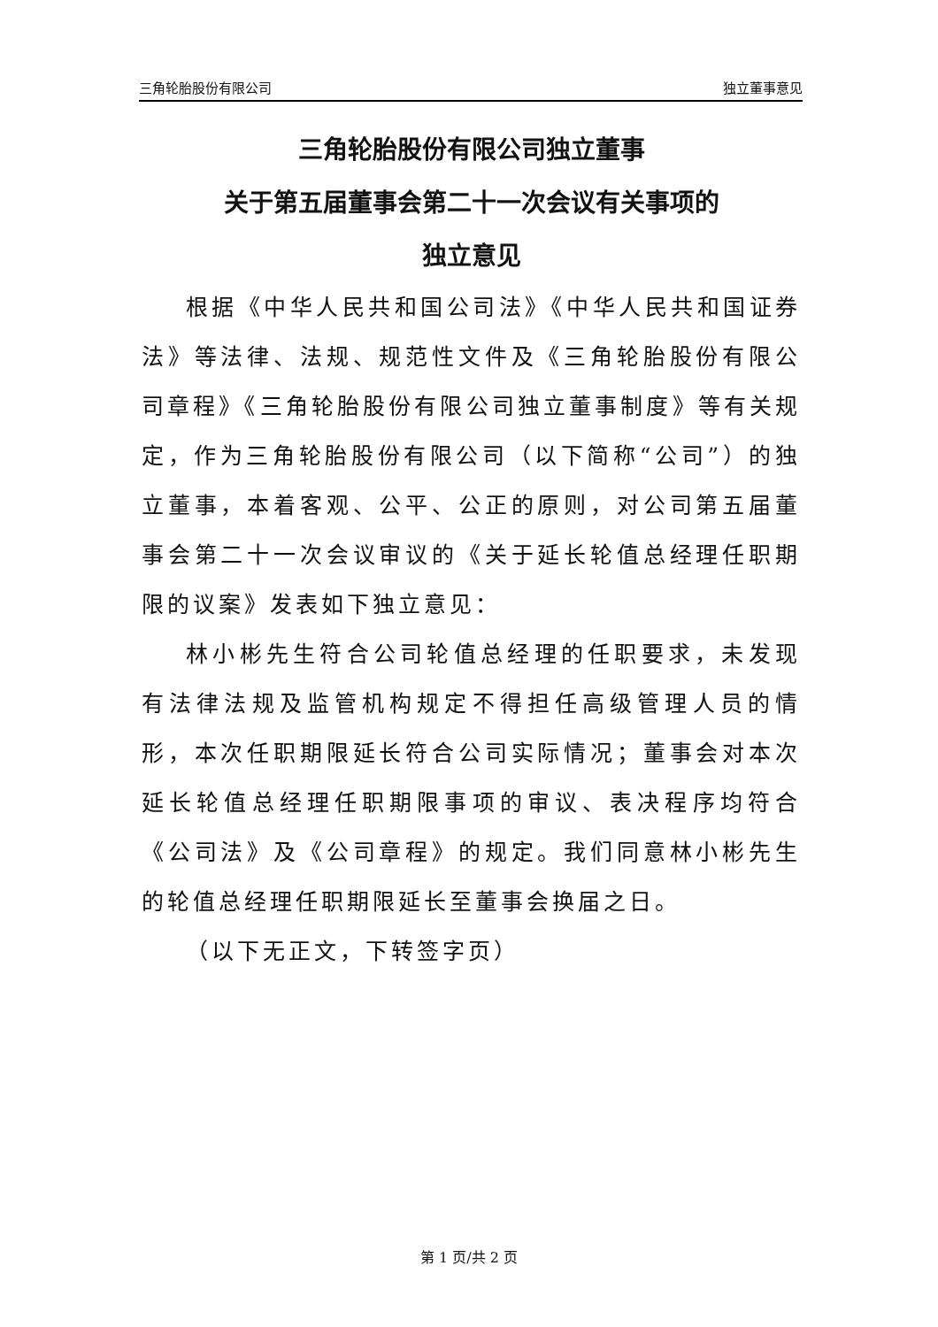三角轮胎股份有限公司 独立董事意见
三角轮胎股份有限公司独立董事
关于第五届董事会第二十一次会议有关事项的
独立意见
根据《中华人民共和国公司法》《中华人民共和国证券法》等法律、法规、规范性文件及《三角轮胎股份有限公司章程》《三角轮胎股份有限公司独立董事制度》等有关规定，作为三角轮胎股份有限公司（以下简称“公司”）的独立董事，本着客观、公平、公正的原则，对公司第五届董事会第二十一次会议审议的《关于延长轮值总经理任职期限的议案》发表如下独立意见：
林小彬先生符合公司轮值总经理的任职要求，未发现有法律法规及监管机构规定不得担任高级管理人员的情形，本次任职期限延长符合公司实际情况；董事会对本次延长轮值总经理任职期限事项的审议、表决程序均符合《公司法》及《公司章程》的规定。我们同意林小彬先生的轮值总经理任职期限延长至董事会换届之日。
（以下无正文，下转签字页）
第 1 页/共 2 页